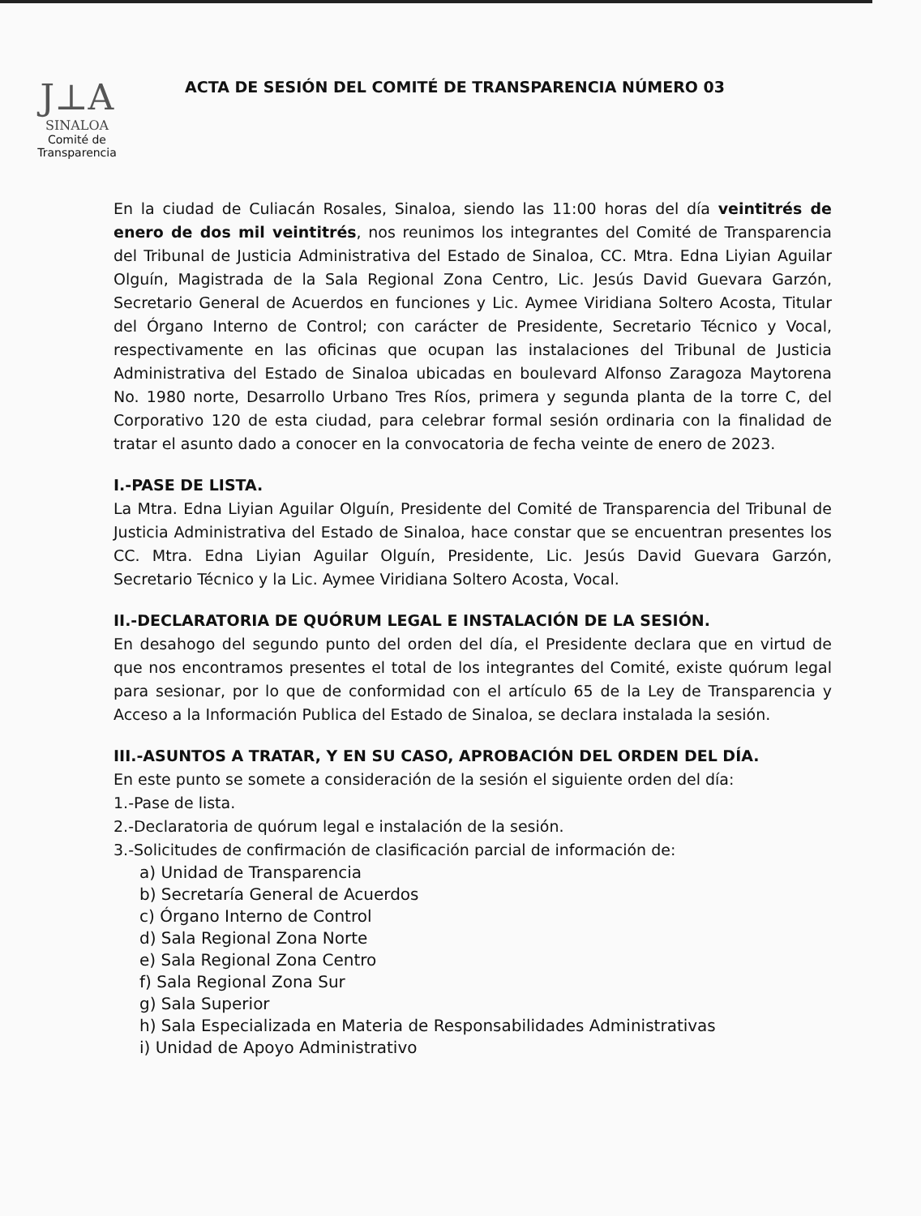J⊥A
SINALOA
Comité de
Transparencia
ACTA DE SESIÓN DEL COMITÉ DE TRANSPARENCIA NÚMERO 03
En la ciudad de Culiacán Rosales, Sinaloa, siendo las 11:00 horas del día veintitrés de enero de dos mil veintitrés, nos reunimos los integrantes del Comité de Transparencia del Tribunal de Justicia Administrativa del Estado de Sinaloa, CC. Mtra. Edna Liyian Aguilar Olguín, Magistrada de la Sala Regional Zona Centro, Lic. Jesús David Guevara Garzón, Secretario General de Acuerdos en funciones y Lic. Aymee Viridiana Soltero Acosta, Titular del Órgano Interno de Control; con carácter de Presidente, Secretario Técnico y Vocal, respectivamente en las oficinas que ocupan las instalaciones del Tribunal de Justicia Administrativa del Estado de Sinaloa ubicadas en boulevard Alfonso Zaragoza Maytorena No. 1980 norte, Desarrollo Urbano Tres Ríos, primera y segunda planta de la torre C, del Corporativo 120 de esta ciudad, para celebrar formal sesión ordinaria con la finalidad de tratar el asunto dado a conocer en la convocatoria de fecha veinte de enero de 2023.
I.-PASE DE LISTA.
La Mtra. Edna Liyian Aguilar Olguín, Presidente del Comité de Transparencia del Tribunal de Justicia Administrativa del Estado de Sinaloa, hace constar que se encuentran presentes los CC. Mtra. Edna Liyian Aguilar Olguín, Presidente, Lic. Jesús David Guevara Garzón, Secretario Técnico y la Lic. Aymee Viridiana Soltero Acosta, Vocal.
II.-DECLARATORIA DE QUÓRUM LEGAL E INSTALACIÓN DE LA SESIÓN.
En desahogo del segundo punto del orden del día, el Presidente declara que en virtud de que nos encontramos presentes el total de los integrantes del Comité, existe quórum legal para sesionar, por lo que de conformidad con el artículo 65 de la Ley de Transparencia y Acceso a la Información Publica del Estado de Sinaloa, se declara instalada la sesión.
III.-ASUNTOS A TRATAR, Y EN SU CASO, APROBACIÓN DEL ORDEN DEL DÍA.
En este punto se somete a consideración de la sesión el siguiente orden del día:
1.-Pase de lista.
2.-Declaratoria de quórum legal e instalación de la sesión.
3.-Solicitudes de confirmación de clasificación parcial de información de:
a) Unidad de Transparencia
b) Secretaría General de Acuerdos
c) Órgano Interno de Control
d) Sala Regional Zona Norte
e) Sala Regional Zona Centro
f) Sala Regional Zona Sur
g) Sala Superior
h) Sala Especializada en Materia de Responsabilidades Administrativas
i) Unidad de Apoyo Administrativo